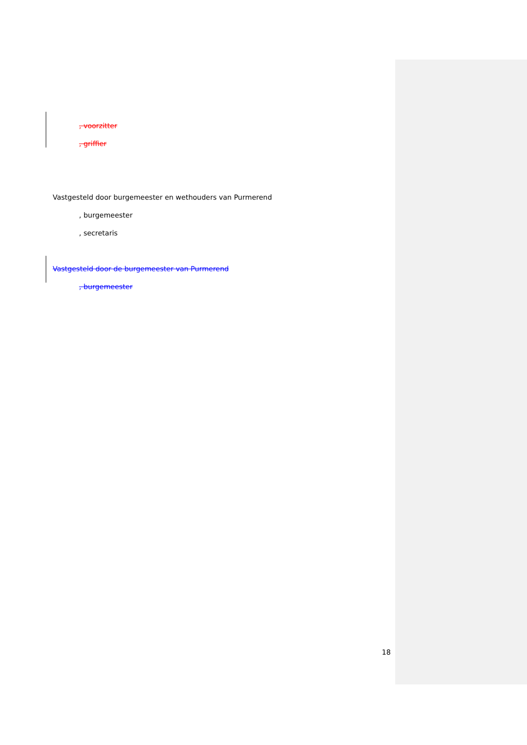, voorzitter
, griffier
Vastgesteld door burgemeester en wethouders van Purmerend
, burgemeester
, secretaris
Vastgesteld door de burgemeester van Purmerend
, burgemeester
18